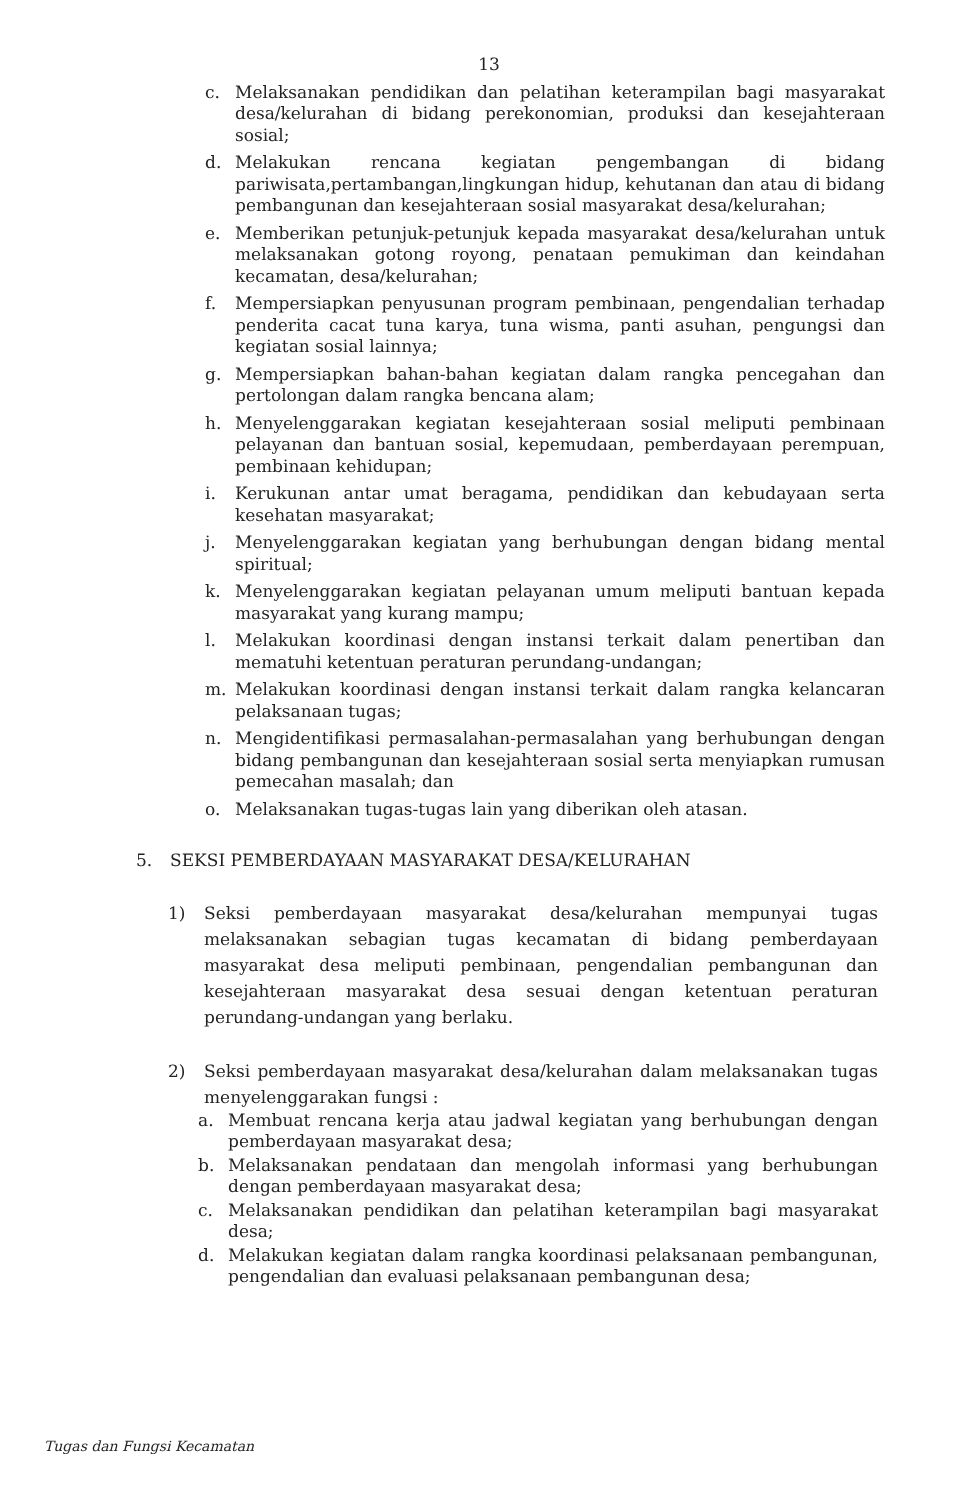13
c. Melaksanakan pendidikan dan pelatihan keterampilan bagi masyarakat desa/kelurahan di bidang perekonomian, produksi dan kesejahteraan sosial;
d. Melakukan rencana kegiatan pengembangan di bidang pariwisata,pertambangan,lingkungan hidup, kehutanan dan atau di bidang pembangunan dan kesejahteraan sosial masyarakat desa/kelurahan;
e. Memberikan petunjuk-petunjuk kepada masyarakat desa/kelurahan untuk melaksanakan gotong royong, penataan pemukiman dan keindahan kecamatan, desa/kelurahan;
f. Mempersiapkan penyusunan program pembinaan, pengendalian terhadap penderita cacat tuna karya, tuna wisma, panti asuhan, pengungsi dan kegiatan sosial lainnya;
g. Mempersiapkan bahan-bahan kegiatan dalam rangka pencegahan dan pertolongan dalam rangka bencana alam;
h. Menyelenggarakan kegiatan kesejahteraan sosial meliputi pembinaan pelayanan dan bantuan sosial, kepemudaan, pemberdayaan perempuan, pembinaan kehidupan;
i. Kerukunan antar umat beragama, pendidikan dan kebudayaan serta kesehatan masyarakat;
j. Menyelenggarakan kegiatan yang berhubungan dengan bidang mental spiritual;
k. Menyelenggarakan kegiatan pelayanan umum meliputi bantuan kepada masyarakat yang kurang mampu;
l. Melakukan koordinasi dengan instansi terkait dalam penertiban dan mematuhi ketentuan peraturan perundang-undangan;
m. Melakukan koordinasi dengan instansi terkait dalam rangka kelancaran pelaksanaan tugas;
n. Mengidentifikasi permasalahan-permasalahan yang berhubungan dengan bidang pembangunan dan kesejahteraan sosial serta menyiapkan rumusan pemecahan masalah; dan
o. Melaksanakan tugas-tugas lain yang diberikan oleh atasan.
5. SEKSI PEMBERDAYAAN MASYARAKAT DESA/KELURAHAN
1) Seksi pemberdayaan masyarakat desa/kelurahan mempunyai tugas melaksanakan sebagian tugas kecamatan di bidang pemberdayaan masyarakat desa meliputi pembinaan, pengendalian pembangunan dan kesejahteraan masyarakat desa sesuai dengan ketentuan peraturan perundang-undangan yang berlaku.
2) Seksi pemberdayaan masyarakat desa/kelurahan dalam melaksanakan tugas menyelenggarakan fungsi :
a. Membuat rencana kerja atau jadwal kegiatan yang berhubungan dengan pemberdayaan masyarakat desa;
b. Melaksanakan pendataan dan mengolah informasi yang berhubungan dengan pemberdayaan masyarakat desa;
c. Melaksanakan pendidikan dan pelatihan keterampilan bagi masyarakat desa;
d. Melakukan kegiatan dalam rangka koordinasi pelaksanaan pembangunan, pengendalian dan evaluasi pelaksanaan pembangunan desa;
Tugas dan Fungsi Kecamatan